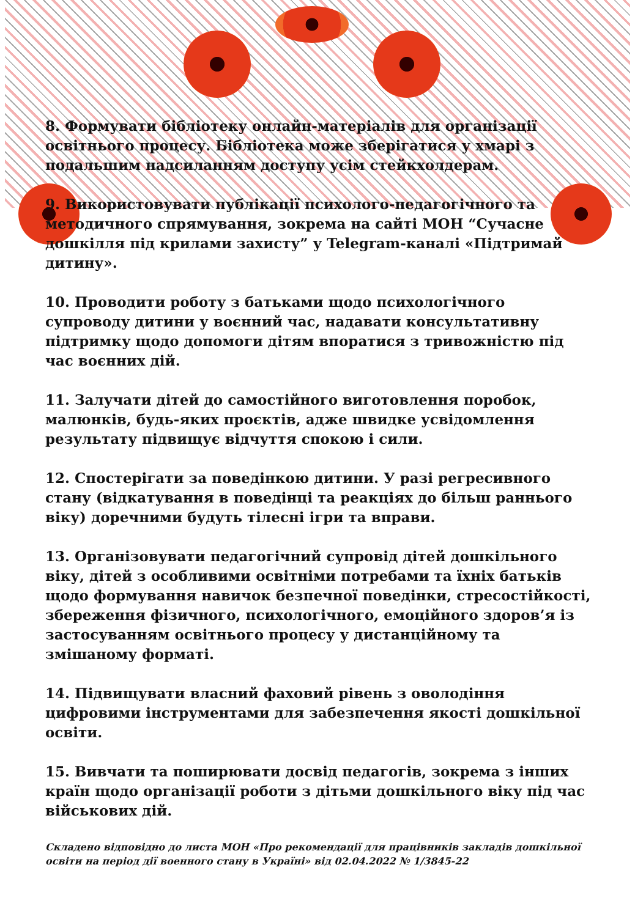8. Формувати бібліотеку онлайн-матеріалів для організації освітнього процесу. Бібліотека може зберігатися у хмарі з подальшим надсиланням доступу усім стейкхолдерам.
9. Використовувати публікації психолого-педагогічного та методичного спрямування, зокрема на сайті МОН “Сучасне дошкілля під крилами захисту” у Telegram-каналі «Підтримай дитину».
10. Проводити роботу з батьками щодо психологічного супроводу дитини у воєнний час, надавати консультативну підтримку щодо допомоги дітям впоратися з тривожністю під час воєнних дій.
11. Залучати дітей до самостійного виготовлення поробок, малюнків, будь-яких проєктів, адже швидке усвідомлення результату підвищує відчуття спокою і сили.
12. Спостерігати за поведінкою дитини. У разі регресивного стану (відкатування в поведінці та реакціях до більш раннього віку) доречними будуть тілесні ігри та вправи.
13. Організовувати педагогічний супровід дітей дошкільного віку, дітей з особливими освітніми потребами та їхніх батьків щодо формування навичок безпечної поведінки, стресостійкості, збереження фізичного, психологічного, емоційного здоров’я із застосуванням освітнього процесу у дистанційному та змішаному форматі.
14. Підвищувати власний фаховий рівень з оволодіння цифровими інструментами для забезпечення якості дошкільної освіти.
15. Вивчати та поширювати досвід педагогів, зокрема з інших країн щодо організації роботи з дітьми дошкільного віку під час військових дій.
Складено відповідно до листа МОН «Про рекомендації для працівників закладів дошкільної освіти на період дії военного стану в Україні» від 02.04.2022 № 1/3845-22